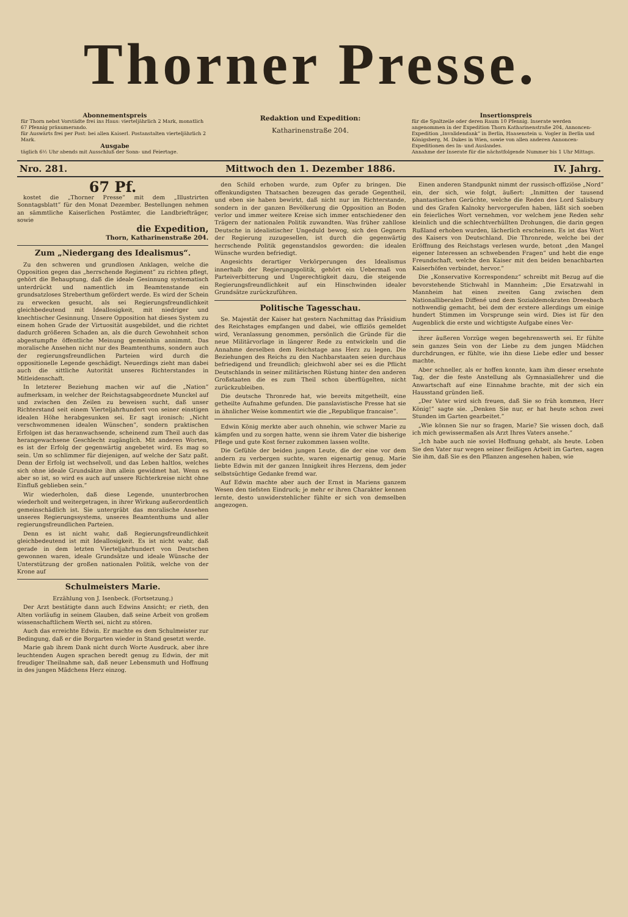Thorner Presse.
Abonnementspreis
für Thorn nebst Vorstädte frei ins Haus: vierteljährlich 2 Mark, monatlich 67 Pfennig pränumerando.
für Auswärts frei per Post: bei allen Kaiserl. Postanstalten vierteljährlich 2 Mark.
Ausgabe
täglich 6½ Uhr abends mit Ausschluß der Sonn- und Feiertage.
Redaktion und Expedition:
Katharinenstraße 204.
Insertionspreis
für die Spaltzeile oder deren Raum 10 Pfennig. Inserate werden angenommen in der Expedition Thorn Katharinenstraße 204, Annoncen-Expedition „Invalidendank“ in Berlin, Haasenstein u. Vogler in Berlin und Königsberg, M. Dukes in Wien, sowie von allen anderen Annoncen-Expeditionen des In- und Auslandes.
Annahme der Inserate für die nächstfolgende Nummer bis 1 Uhr Mittags.
Nro. 281. Mittwoch den 1. Dezember 1886. IV. Jahrg.
67 Pf.
kostet die „Thorner Presse“ mit dem „Illustrirten Sonntagsblatt“ für den Monat Dezember. Bestellungen nehmen an sämmtliche Kaiserlichen Postämter, die Landbriefträger, sowie
die Expedition,
Thorn, Katharinenstraße 204.
Zum „Niedergang des Idealismus“.
Zu den schweren und grundlosen Anklagen, welche die Opposition gegen das „herrschende Regiment“ zu richten pflegt, gehört die Behauptung, daß die ideale Gesinnung systematisch unterdrückt und namentlich im Beamtenstande ein grundsatzloses Streberthum gefördert werde. Es wird der Schein zu erwecken gesucht, als sei Regierungsfreundlichkeit gleichbedeutend mit Ideallosigkeit, mit niedriger und knechtischer Gesinnung. Unsere Opposition hat dieses System zu einem hohen Grade der Virtuosität ausgebildet, und die richtet dadurch größeren Schaden an, als die durch Gewohnheit schon abgestumpfte öffentliche Meinung gemeinhin annimmt. Das moralische Ansehen nicht nur des Beamtenthums, sondern auch der regierungsfreundlichen Parteien wird durch die oppositionelle Legende geschädigt. Neuerdings zieht man dabei auch die sittliche Autorität unseres Richterstandes in Mitleidenschaft.
In letzterer Beziehung machen wir auf die „Nation“ aufmerksam, in welcher der Reichstagsabgeordnete Munckel auf und zwischen den Zeilen zu beweisen sucht, daß unser Richterstand seit einem Vierteljahrhundert von seiner einstigen idealen Höhe herabgesunken sei. Er sagt ironisch: „Nicht verschwommenen idealen Wünschen“, sondern praktischen Erfolgen ist das heranwachsende, scheinend zum Theil auch das herangewachsene Geschlecht zugänglich. Mit anderen Worten, es ist der Erfolg der gegenwärtig angebetet wird. Es mag so sein. Um so schlimmer für diejenigen, auf welche der Satz paßt. Denn der Erfolg ist wechselvoll, und das Leben haltlos, welches sich ohne ideale Grundsätze ihm allein gewidmet hat. Wenn es aber so ist, so wird es auch auf unsere Richterkreise nicht ohne Einfluß geblieben sein.“
Wir wiederholen, daß diese Legende, ununterbrochen wiederholt und weitergetragen, in ihrer Wirkung außerordentlich gemeinschädlich ist. Sie untergräbt das moralische Ansehen unseres Regierungssystems, unseres Beamtenthums und aller regierungsfreundlichen Parteien.
Denn es ist nicht wahr, daß Regierungsfreundlichkeit gleichbedeutend ist mit Ideallosigkeit. Es ist nicht wahr, daß gerade in dem letzten Vierteljahrhundert von Deutschen gewonnen waren, ideale Grundsätze und ideale Wünsche der Unterstützung der großen nationalen Politik, welche von der Krone auf
Schulmeisters Marie.
Erzählung von J. Isenbeck. (Fortsetzung.)
Der Arzt bestätigte dann auch Edwins Ansicht; er rieth, den Alten vorläufig in seinem Glauben, daß seine Arbeit von großem wissenschaftlichem Werth sei, nicht zu stören.
Auch das erreichte Edwin. Er machte es dem Schulmeister zur Bedingung, daß er die Borgarten wieder in Stand gesetzt werde.
Marie gab ihrem Dank nicht durch Worte Ausdruck, aber ihre leuchtenden Augen sprachen beredt genug zu Edwin, der mit freudiger Theilnahme sah, daß neuer Lebensmuth und Hoffnung in des jungen Mädchens Herz einzog.
den Schild erhoben wurde, zum Opfer zu bringen. Die offenkundigsten Thatsachen bezeugen das gerade Gegentheil, und eben sie haben bewirkt, daß nicht nur im Richterstande, sondern in der ganzen Bevölkerung die Opposition an Boden verlor und immer weitere Kreise sich immer entschiedener den Trägern der nationalen Politik zuwandten. Was früher zahllose Deutsche in idealistischer Ungeduld bewog, sich den Gegnern der Regierung zuzugesellen, ist durch die gegenwärtig herrschende Politik gegenstandslos geworden: die idealen Wünsche wurden befriedigt.
Angesichts derartiger Verkörperungen des Idealismus innerhalb der Regierungspolitik, gehört ein Uebermaß von Parteiverbitterung und Ungerechtigkeit dazu, die steigende Regierungsfreundlichkeit auf ein Hinschwinden idealer Grundsätze zurückzuführen.
Politische Tagesschau.
Se. Majestät der Kaiser hat gestern Nachmittag das Präsidium des Reichstages empfangen und dabei, wie offiziös gemeldet wird, Veranlassung genommen, persönlich die Gründe für die neue Militärvorlage in längerer Rede zu entwickeln und die Annahme derselben dem Reichstage ans Herz zu legen. Die Beziehungen des Reichs zu den Nachbarstaaten seien durchaus befriedigend und freundlich; gleichwohl aber sei es die Pflicht Deutschlands in seiner militärischen Rüstung hinter den anderen Großstaaten die es zum Theil schon überflügelten, nicht zurückzubleiben.
Die deutsche Thronrede hat, wie bereits mitgetheilt, eine getheilte Aufnahme gefunden. Die panslavistische Presse hat sie in ähnlicher Weise kommentirt wie die „Republique francaise“.
Edwin König merkte aber auch ohnehin, wie schwer Marie zu kämpfen und zu sorgen hatte, wenn sie ihrem Vater die bisherige Pflege und gute Kost ferner zukommen lassen wollte.
Die Gefühle der beiden jungen Leute, die der eine vor dem andern zu verbergen suchte, waren eigenartig genug. Marie liebte Edwin mit der ganzen Innigkeit ihres Herzens, dem jeder selbstsüchtige Gedanke fremd war.
Auf Edwin machte aber auch der Ernst in Mariens ganzem Wesen den tiefsten Eindruck; je mehr er ihren Charakter kennen lernte, desto unwiderstehlicher fühlte er sich von demselben angezogen.
Einen anderen Standpunkt nimmt der russisch-offiziöse „Nord“ ein, der sich, wie folgt, äußert: „Inmitten der tausend phantastischen Gerüchte, welche die Reden des Lord Salisbury und des Grafen Kalnoky hervorgerufen haben, läßt sich soeben ein feierliches Wort vernehmen, vor welchem jene Reden sehr kleinlich und die schlechtverhüllten Drohungen, die darin gegen Rußland erhoben wurden, lächerlich erscheinen. Es ist das Wort des Kaisers von Deutschland. Die Thronrede, welche bei der Eröffnung des Reichstags verlesen wurde, betont „den Mangel eigener Interessen an schwebenden Fragen“ und hebt die enge Freundschaft, welche den Kaiser mit den beiden benachbarten Kaiserhöfen verbindet, hervor.“
Die „Konservative Korrespondenz“ schreibt mit Bezug auf die bevorstehende Stichwahl in Mannheim: „Die Ersatzwahl in Mannheim hat einen zweiten Gang zwischen dem Nationalliberalen Diffené und dem Sozialdemokraten Dreesbach nothwendig gemacht, bei dem der erstere allerdings um einige hundert Stimmen im Vorsprunge sein wird. Dies ist für den Augenblick die erste und wichtigste Aufgabe eines Ver-
ihrer äußeren Vorzüge wegen begehrenswerth sei. Er fühlte sein ganzes Sein von der Liebe zu dem jungen Mädchen durchdrungen, er fühlte, wie ihn diese Liebe edler und besser machte.
Aber schneller, als er hoffen konnte, kam ihm dieser ersehnte Tag, der die feste Anstellung als Gymnasiallehrer und die Anwartschaft auf eine Einnahme brachte, mit der sich ein Hausstand gründen ließ.
„Der Vater wird sich freuen, daß Sie so früh kommen, Herr König!“ sagte sie. „Denken Sie nur, er hat heute schon zwei Stunden im Garten gearbeitet.“
„Wie können Sie nur so fragen, Marie? Sie wissen doch, daß ich mich gewissermaßen als Arzt Ihres Vaters ansehe.“
„Ich habe auch nie soviel Hoffnung gehabt, als heute. Loben Sie den Vater nur wegen seiner fleißigen Arbeit im Garten, sagen Sie ihm, daß Sie es den Pflanzen angesehen haben, wie